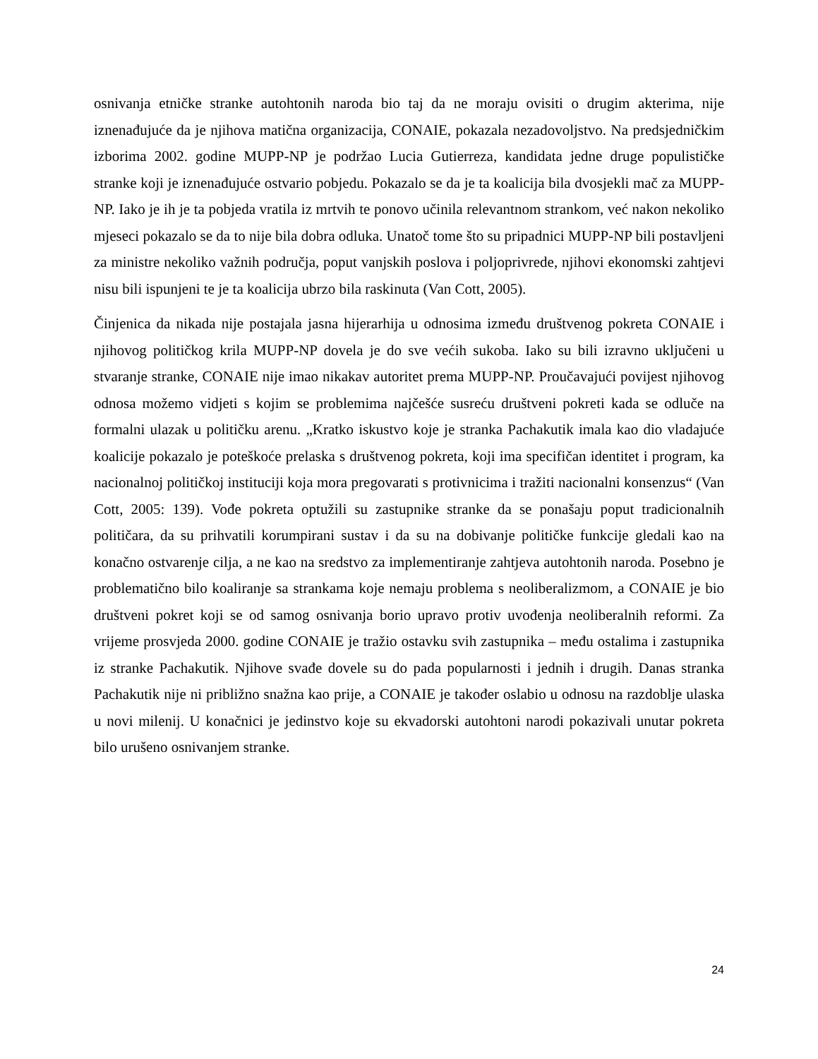osnivanja etničke stranke autohtonih naroda bio taj da ne moraju ovisiti o drugim akterima, nije iznenađujuće da je njihova matična organizacija, CONAIE, pokazala nezadovoljstvo. Na predsjedničkim izborima 2002. godine MUPP-NP je podržao Lucia Gutierreza, kandidata jedne druge populističke stranke koji je iznenađujuće ostvario pobjedu. Pokazalo se da je ta koalicija bila dvosjekli mač za MUPP-NP. Iako je ih je ta pobjeda vratila iz mrtvih te ponovo učinila relevantnom strankom, već nakon nekoliko mjeseci pokazalo se da to nije bila dobra odluka. Unatoč tome što su pripadnici MUPP-NP bili postavljeni za ministre nekoliko važnih područja, poput vanjskih poslova i poljoprivrede, njihovi ekonomski zahtjevi nisu bili ispunjeni te je ta koalicija ubrzo bila raskinuta (Van Cott, 2005).
Činjenica da nikada nije postajala jasna hijerarhija u odnosima između društvenog pokreta CONAIE i njihovog političkog krila MUPP-NP dovela je do sve većih sukoba. Iako su bili izravno uključeni u stvaranje stranke, CONAIE nije imao nikakav autoritet prema MUPP-NP. Proučavajući povijest njihovog odnosa možemo vidjeti s kojim se problemima najčešće susreću društveni pokreti kada se odluče na formalni ulazak u političku arenu. „Kratko iskustvo koje je stranka Pachakutik imala kao dio vladajuće koalicije pokazalo je poteškoće prelaska s društvenog pokreta, koji ima specifičan identitet i program, ka nacionalnoj političkoj instituciji koja mora pregovarati s protivnicima i tražiti nacionalni konsenzus“ (Van Cott, 2005: 139). Vođe pokreta optužili su zastupnike stranke da se ponašaju poput tradicionalnih političara, da su prihvatili korumpirani sustav i da su na dobivanje političke funkcije gledali kao na konačno ostvarenje cilja, a ne kao na sredstvo za implementiranje zahtjeva autohtonih naroda. Posebno je problematično bilo koaliranje sa strankama koje nemaju problema s neoliberalizmom, a CONAIE je bio društveni pokret koji se od samog osnivanja borio upravo protiv uvođenja neoliberalnih reformi. Za vrijeme prosvjeda 2000. godine CONAIE je tražio ostavku svih zastupnika – među ostalima i zastupnika iz stranke Pachakutik. Njihove svađe dovele su do pada popularnosti i jednih i drugih. Danas stranka Pachakutik nije ni približno snažna kao prije, a CONAIE je također oslabio u odnosu na razdoblje ulaska u novi milenij. U konačnici je jedinstvo koje su ekvadorski autohtoni narodi pokazivali unutar pokreta bilo urušeno osnivanjem stranke.
24